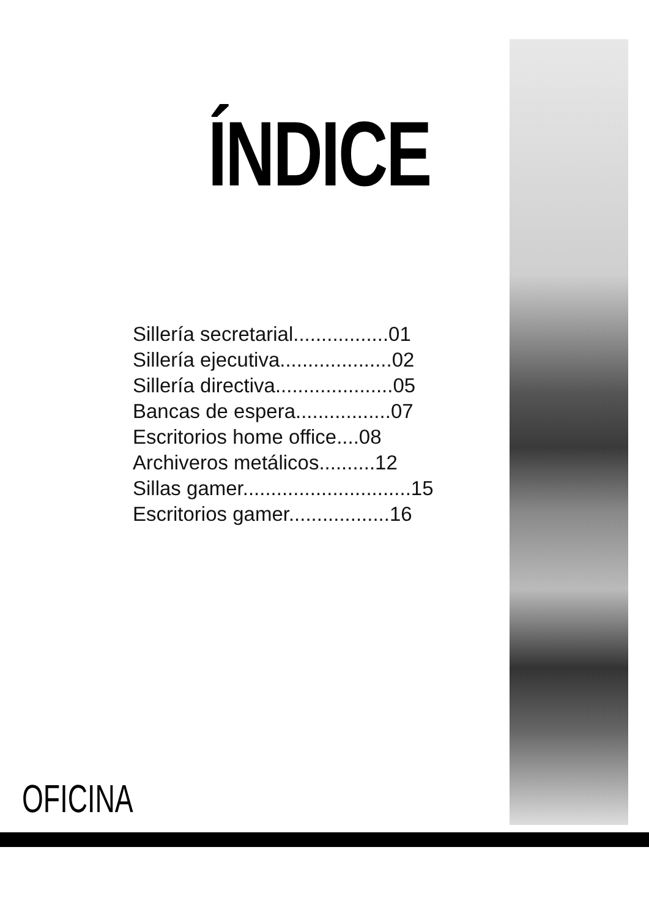ÍNDICE
Sillería secretarial.................01
Sillería ejecutiva....................02
Sillería directiva.....................05
Bancas de espera.................07
Escritorios home office....08
Archiveros metálicos..........12
Sillas gamer..............................15
Escritorios gamer..................16
OFICINA